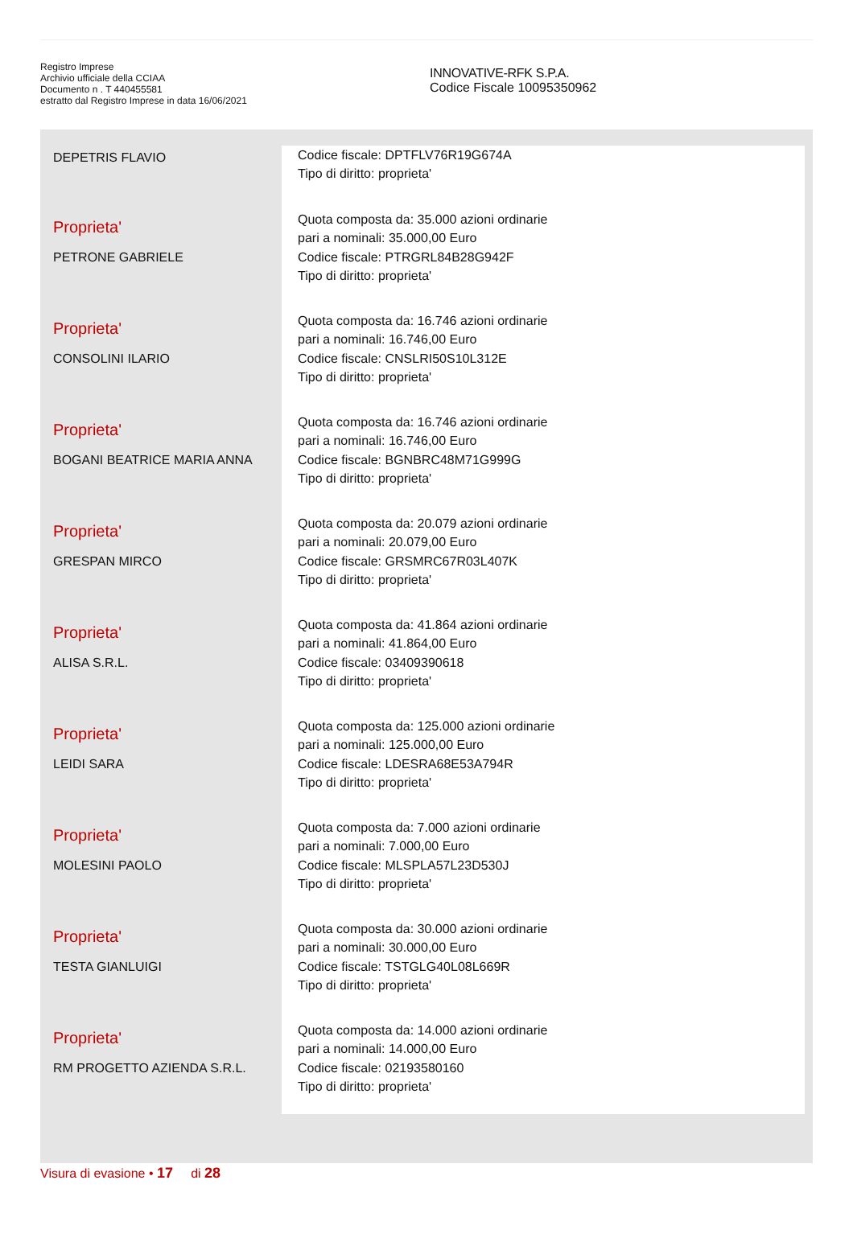Registro Imprese
Archivio ufficiale della CCIAA
Documento n . T 440455581
estratto dal Registro Imprese in data 16/06/2021
INNOVATIVE-RFK S.P.A.
Codice Fiscale 10095350962
| DEPETRIS FLAVIO | Codice fiscale: DPTFLV76R19G674A Tipo di diritto: proprieta' |
| Proprieta' PETRONE GABRIELE | Quota composta da: 35.000 azioni ordinarie pari a nominali: 35.000,00 Euro Codice fiscale: PTRGRL84B28G942F Tipo di diritto: proprieta' |
| Proprieta' CONSOLINI ILARIO | Quota composta da: 16.746 azioni ordinarie pari a nominali: 16.746,00 Euro Codice fiscale: CNSLRI50S10L312E Tipo di diritto: proprieta' |
| Proprieta' BOGANI BEATRICE MARIA ANNA | Quota composta da: 16.746 azioni ordinarie pari a nominali: 16.746,00 Euro Codice fiscale: BGNBRC48M71G999G Tipo di diritto: proprieta' |
| Proprieta' GRESPAN MIRCO | Quota composta da: 20.079 azioni ordinarie pari a nominali: 20.079,00 Euro Codice fiscale: GRSMRC67R03L407K Tipo di diritto: proprieta' |
| Proprieta' ALISA S.R.L. | Quota composta da: 41.864 azioni ordinarie pari a nominali: 41.864,00 Euro Codice fiscale: 03409390618 Tipo di diritto: proprieta' |
| Proprieta' LEIDI SARA | Quota composta da: 125.000 azioni ordinarie pari a nominali: 125.000,00 Euro Codice fiscale: LDESRA68E53A794R Tipo di diritto: proprieta' |
| Proprieta' MOLESINI PAOLO | Quota composta da: 7.000 azioni ordinarie pari a nominali: 7.000,00 Euro Codice fiscale: MLSPLA57L23D530J Tipo di diritto: proprieta' |
| Proprieta' TESTA GIANLUIGI | Quota composta da: 30.000 azioni ordinarie pari a nominali: 30.000,00 Euro Codice fiscale: TSTGLG40L08L669R Tipo di diritto: proprieta' |
| Proprieta' RM PROGETTO AZIENDA S.R.L. | Quota composta da: 14.000 azioni ordinarie pari a nominali: 14.000,00 Euro Codice fiscale: 02193580160 Tipo di diritto: proprieta' |
Visura di evasione • 17 di 28